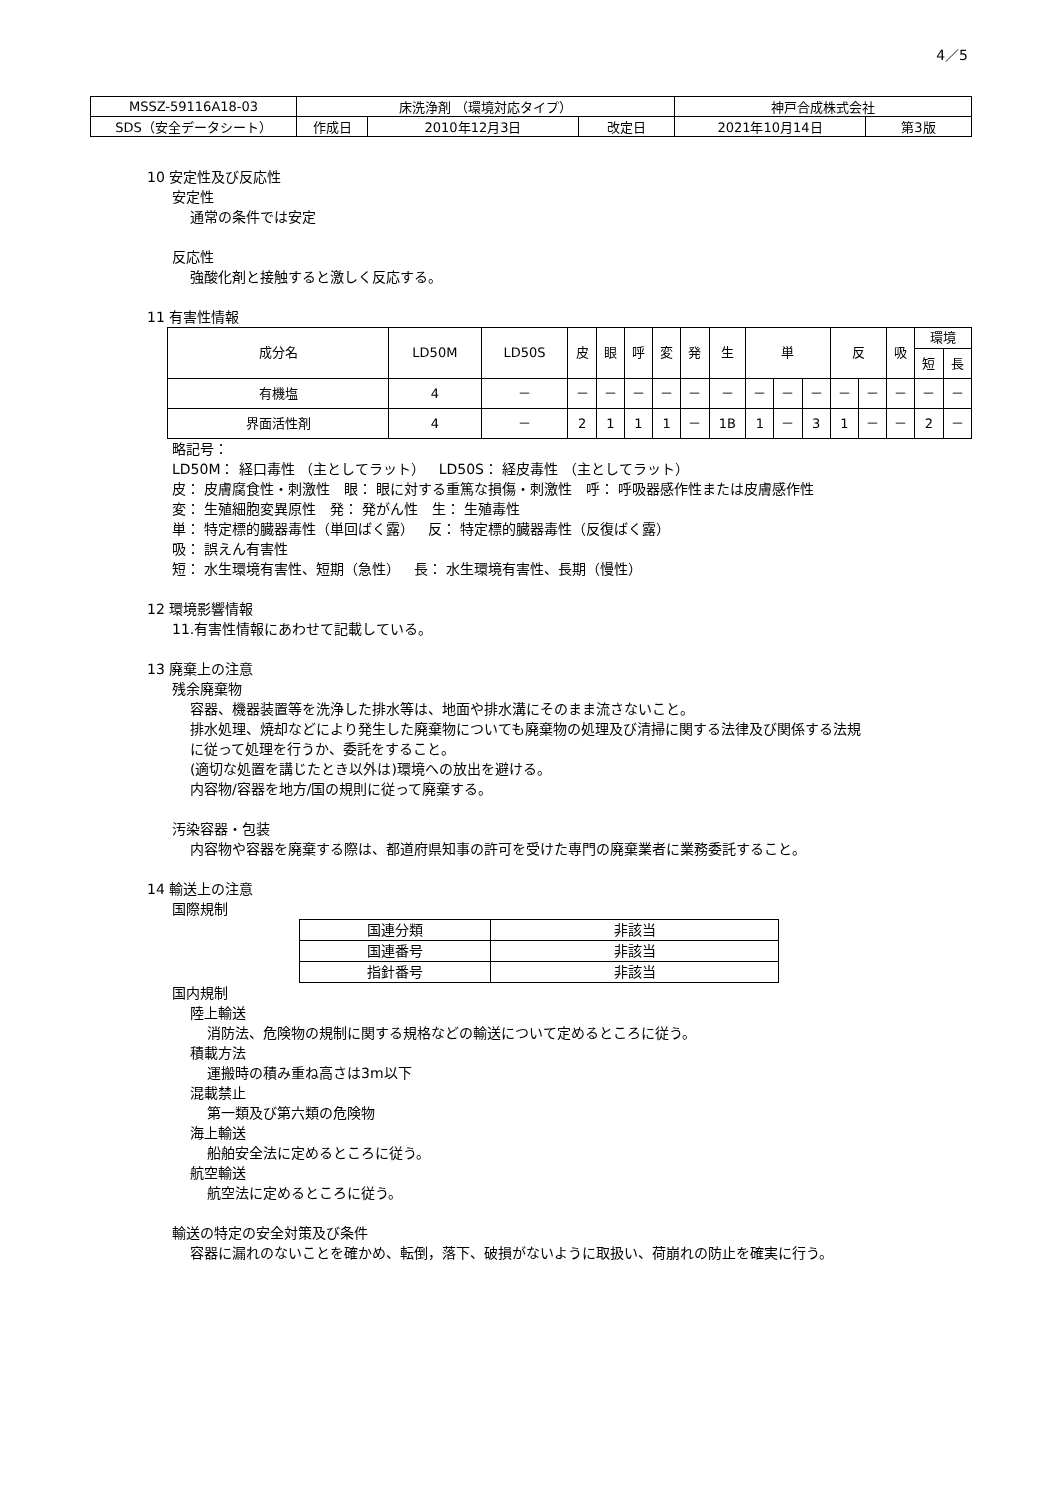4／5
| MSSZ-59116A18-03 | 床洗浄剤 （環境対応タイプ） | | | 神戸合成株式会社 | |
| SDS（安全データシート） | 作成日 | 2010年12月3日 | 改定日 | 2021年10月14日 | 第3版 |
10 安定性及び反応性
安定性
通常の条件では安定
反応性
強酸化剤と接触すると激しく反応する。
11 有害性情報
| 成分名 | LD50M | LD50S | 皮 | 眼 | 呼 | 変 | 発 | 生 | 単 | | | 反 | | 吸 | 環境 | |
| --- | --- | --- | --- | --- | --- | --- | --- | --- | --- | --- | --- | --- | --- | --- | --- | --- |
| | | | | | | | | | | | | | | | 短 | 長 |
| 有機塩 | 4 | － | － | － | － | － | － | － | － | － | － | － | － | － | － | － |
| 界面活性剤 | 4 | － | 2 | 1 | 1 | 1 | － | 1B | 1 | － | 3 | 1 | － | － | 2 | － |
略記号：
LD50M： 経口毒性 （主としてラット） LD50S： 経皮毒性 （主としてラット）
皮： 皮膚腐食性・刺激性 眼： 眼に対する重篤な損傷・刺激性 呼： 呼吸器感作性または皮膚感作性
変： 生殖細胞変異原性 発： 発がん性 生： 生殖毒性
単： 特定標的臓器毒性（単回ばく露） 反： 特定標的臓器毒性（反復ばく露）
吸： 誤えん有害性
短： 水生環境有害性、短期（急性） 長： 水生環境有害性、長期（慢性）
12 環境影響情報
11.有害性情報にあわせて記載している。
13 廃棄上の注意
残余廃棄物
容器、機器装置等を洗浄した排水等は、地面や排水溝にそのまま流さないこと。
排水処理、焼却などにより発生した廃棄物についても廃棄物の処理及び清掃に関する法律及び関係する法規
に従って処理を行うか、委託をすること。
(適切な処置を講じたとき以外は)環境への放出を避ける。
内容物/容器を地方/国の規則に従って廃棄する。
汚染容器・包装
内容物や容器を廃棄する際は、都道府県知事の許可を受けた専門の廃棄業者に業務委託すること。
14 輸送上の注意
国際規制
| 国連分類 | 非該当 |
| 国連番号 | 非該当 |
| 指針番号 | 非該当 |
国内規制
陸上輸送
消防法、危険物の規制に関する規格などの輸送について定めるところに従う。
積載方法
運搬時の積み重ね高さは3m以下
混載禁止
第一類及び第六類の危険物
海上輸送
船舶安全法に定めるところに従う。
航空輸送
航空法に定めるところに従う。
輸送の特定の安全対策及び条件
容器に漏れのないことを確かめ、転倒，落下、破損がないように取扱い、荷崩れの防止を確実に行う。